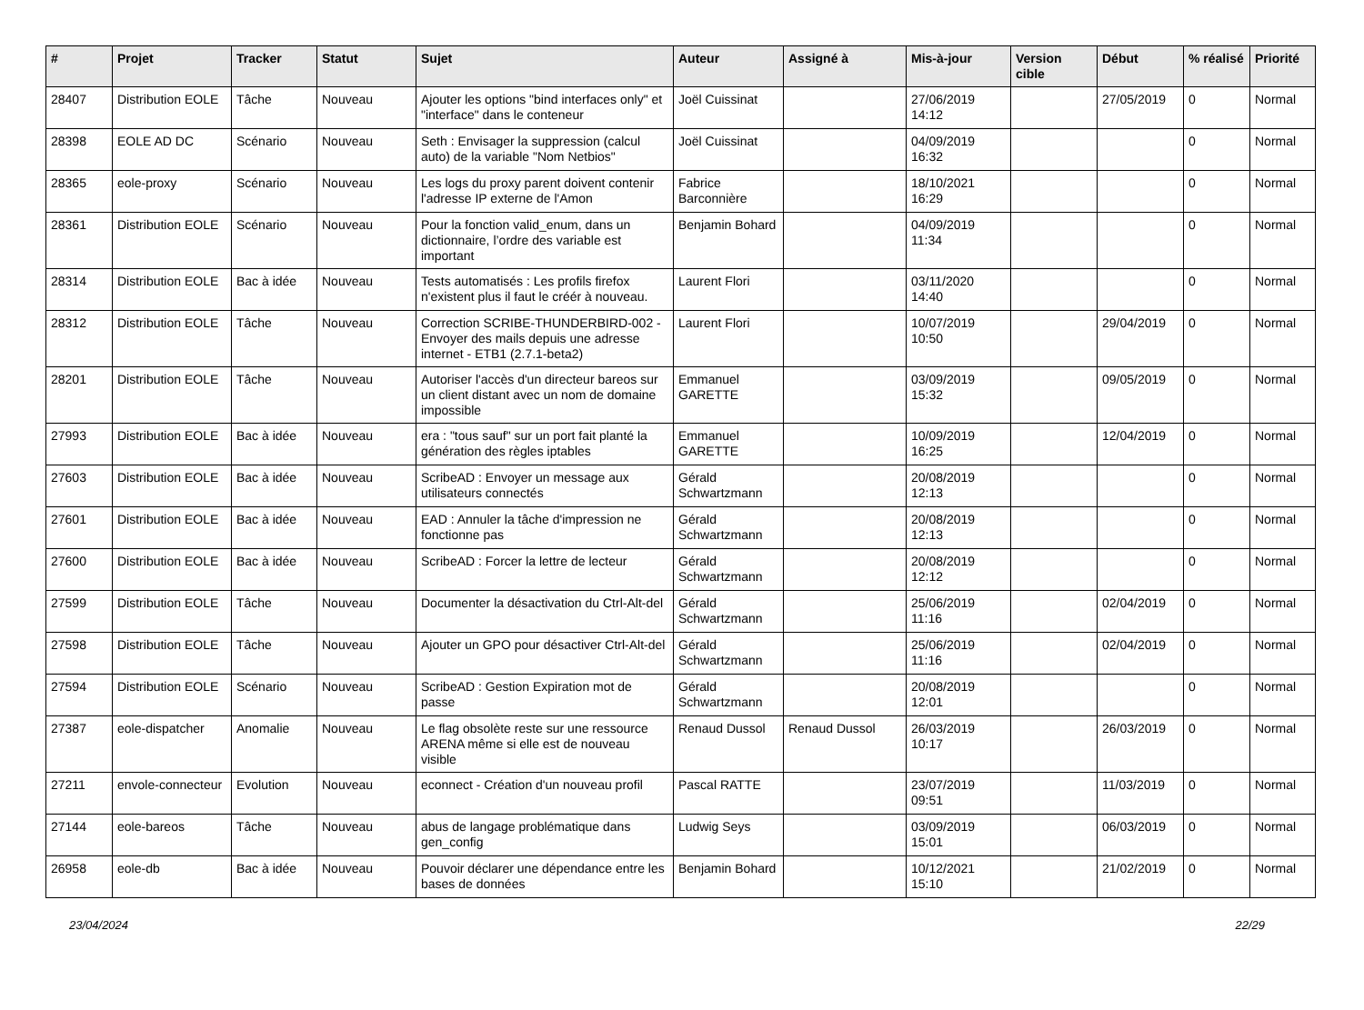| # | Projet | Tracker | Statut | Sujet | Auteur | Assigné à | Mis-à-jour | Version cible | Début | % réalisé | Priorité |
| --- | --- | --- | --- | --- | --- | --- | --- | --- | --- | --- | --- |
| 28407 | Distribution EOLE | Tâche | Nouveau | Ajouter les options "bind interfaces only" et "interface" dans le conteneur | Joël Cuissinat | | 27/06/2019 14:12 | | 27/05/2019 | 0 | Normal |
| 28398 | EOLE AD DC | Scénario | Nouveau | Seth : Envisager la suppression (calcul auto) de la variable "Nom Netbios" | Joël Cuissinat | | 04/09/2019 16:32 | | | 0 | Normal |
| 28365 | eole-proxy | Scénario | Nouveau | Les logs du proxy parent doivent contenir l'adresse IP externe de l'Amon | Fabrice Barconnière | | 18/10/2021 16:29 | | | 0 | Normal |
| 28361 | Distribution EOLE | Scénario | Nouveau | Pour la fonction valid_enum, dans un dictionnaire, l’ordre des variable est important | Benjamin Bohard | | 04/09/2019 11:34 | | | 0 | Normal |
| 28314 | Distribution EOLE | Bac à idée | Nouveau | Tests automatisés : Les profils firefox n'existent plus il faut le créér à nouveau. | Laurent Flori | | 03/11/2020 14:40 | | | 0 | Normal |
| 28312 | Distribution EOLE | Tâche | Nouveau | Correction SCRIBE-THUNDERBIRD-002 - Envoyer des mails depuis une adresse internet - ETB1 (2.7.1-beta2) | Laurent Flori | | 10/07/2019 10:50 | | 29/04/2019 | 0 | Normal |
| 28201 | Distribution EOLE | Tâche | Nouveau | Autoriser l'accès d'un directeur bareos sur un client distant avec un nom de domaine impossible | Emmanuel GARETTE | | 03/09/2019 15:32 | | 09/05/2019 | 0 | Normal |
| 27993 | Distribution EOLE | Bac à idée | Nouveau | era : "tous sauf" sur un port fait planté la génération des règles iptables | Emmanuel GARETTE | | 10/09/2019 16:25 | | 12/04/2019 | 0 | Normal |
| 27603 | Distribution EOLE | Bac à idée | Nouveau | ScribeAD : Envoyer un message aux utilisateurs connectés | Gérald Schwartzmann | | 20/08/2019 12:13 | | | 0 | Normal |
| 27601 | Distribution EOLE | Bac à idée | Nouveau | EAD : Annuler la tâche d'impression ne fonctionne pas | Gérald Schwartzmann | | 20/08/2019 12:13 | | | 0 | Normal |
| 27600 | Distribution EOLE | Bac à idée | Nouveau | ScribeAD : Forcer la lettre de lecteur | Gérald Schwartzmann | | 20/08/2019 12:12 | | | 0 | Normal |
| 27599 | Distribution EOLE | Tâche | Nouveau | Documenter la désactivation du Ctrl-Alt-del | Gérald Schwartzmann | | 25/06/2019 11:16 | | 02/04/2019 | 0 | Normal |
| 27598 | Distribution EOLE | Tâche | Nouveau | Ajouter un GPO pour désactiver Ctrl-Alt-del | Gérald Schwartzmann | | 25/06/2019 11:16 | | 02/04/2019 | 0 | Normal |
| 27594 | Distribution EOLE | Scénario | Nouveau | ScribeAD : Gestion Expiration mot de passe | Gérald Schwartzmann | | 20/08/2019 12:01 | | | 0 | Normal |
| 27387 | eole-dispatcher | Anomalie | Nouveau | Le flag obsolète reste sur une ressource ARENA même si elle est de nouveau visible | Renaud Dussol | Renaud Dussol | 26/03/2019 10:17 | | 26/03/2019 | 0 | Normal |
| 27211 | envole-connecteur | Evolution | Nouveau | econnect - Création d'un nouveau profil | Pascal RATTE | | 23/07/2019 09:51 | | 11/03/2019 | 0 | Normal |
| 27144 | eole-bareos | Tâche | Nouveau | abus de langage problématique dans gen_config | Ludwig Seys | | 03/09/2019 15:01 | | 06/03/2019 | 0 | Normal |
| 26958 | eole-db | Bac à idée | Nouveau | Pouvoir déclarer une dépendance entre les bases de données | Benjamin Bohard | | 10/12/2021 15:10 | | 21/02/2019 | 0 | Normal |
23/04/2024 22/29